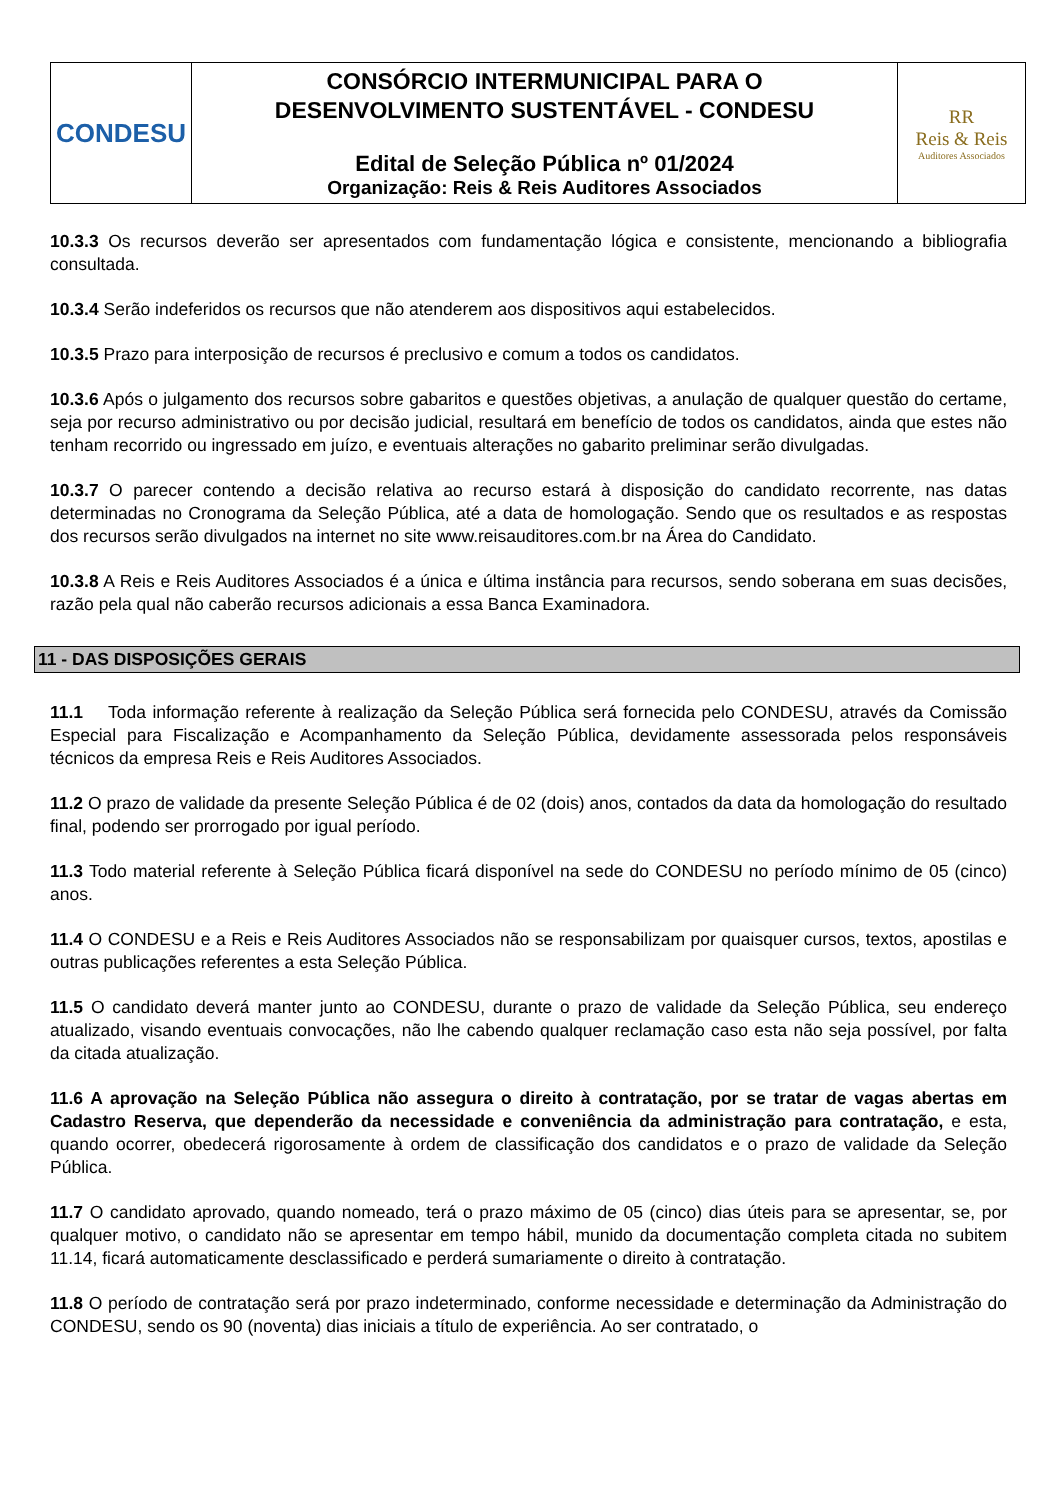| CONDESU | CONSÓRCIO INTERMUNICIPAL PARA O DESENVOLVIMENTO SUSTENTÁVEL - CONDESU Edital de Seleção Pública nº 01/2024 Organização: Reis & Reis Auditores Associados | RR Reis & Reis Auditores Associados |
10.3.3 Os recursos deverão ser apresentados com fundamentação lógica e consistente, mencionando a bibliografia consultada.
10.3.4 Serão indeferidos os recursos que não atenderem aos dispositivos aqui estabelecidos.
10.3.5 Prazo para interposição de recursos é preclusivo e comum a todos os candidatos.
10.3.6 Após o julgamento dos recursos sobre gabaritos e questões objetivas, a anulação de qualquer questão do certame, seja por recurso administrativo ou por decisão judicial, resultará em benefício de todos os candidatos, ainda que estes não tenham recorrido ou ingressado em juízo, e eventuais alterações no gabarito preliminar serão divulgadas.
10.3.7 O parecer contendo a decisão relativa ao recurso estará à disposição do candidato recorrente, nas datas determinadas no Cronograma da Seleção Pública, até a data de homologação. Sendo que os resultados e as respostas dos recursos serão divulgados na internet no site www.reisauditores.com.br na Área do Candidato.
10.3.8 A Reis e Reis Auditores Associados é a única e última instância para recursos, sendo soberana em suas decisões, razão pela qual não caberão recursos adicionais a essa Banca Examinadora.
11 - DAS DISPOSIÇÕES GERAIS
11.1 Toda informação referente à realização da Seleção Pública será fornecida pelo CONDESU, através da Comissão Especial para Fiscalização e Acompanhamento da Seleção Pública, devidamente assessorada pelos responsáveis técnicos da empresa Reis e Reis Auditores Associados.
11.2 O prazo de validade da presente Seleção Pública é de 02 (dois) anos, contados da data da homologação do resultado final, podendo ser prorrogado por igual período.
11.3 Todo material referente à Seleção Pública ficará disponível na sede do CONDESU no período mínimo de 05 (cinco) anos.
11.4 O CONDESU e a Reis e Reis Auditores Associados não se responsabilizam por quaisquer cursos, textos, apostilas e outras publicações referentes a esta Seleção Pública.
11.5 O candidato deverá manter junto ao CONDESU, durante o prazo de validade da Seleção Pública, seu endereço atualizado, visando eventuais convocações, não lhe cabendo qualquer reclamação caso esta não seja possível, por falta da citada atualização.
11.6 A aprovação na Seleção Pública não assegura o direito à contratação, por se tratar de vagas abertas em Cadastro Reserva, que dependerão da necessidade e conveniência da administração para contratação, e esta, quando ocorrer, obedecerá rigorosamente à ordem de classificação dos candidatos e o prazo de validade da Seleção Pública.
11.7 O candidato aprovado, quando nomeado, terá o prazo máximo de 05 (cinco) dias úteis para se apresentar, se, por qualquer motivo, o candidato não se apresentar em tempo hábil, munido da documentação completa citada no subitem 11.14, ficará automaticamente desclassificado e perderá sumariamente o direito à contratação.
11.8 O período de contratação será por prazo indeterminado, conforme necessidade e determinação da Administração do CONDESU, sendo os 90 (noventa) dias iniciais a título de experiência. Ao ser contratado, o